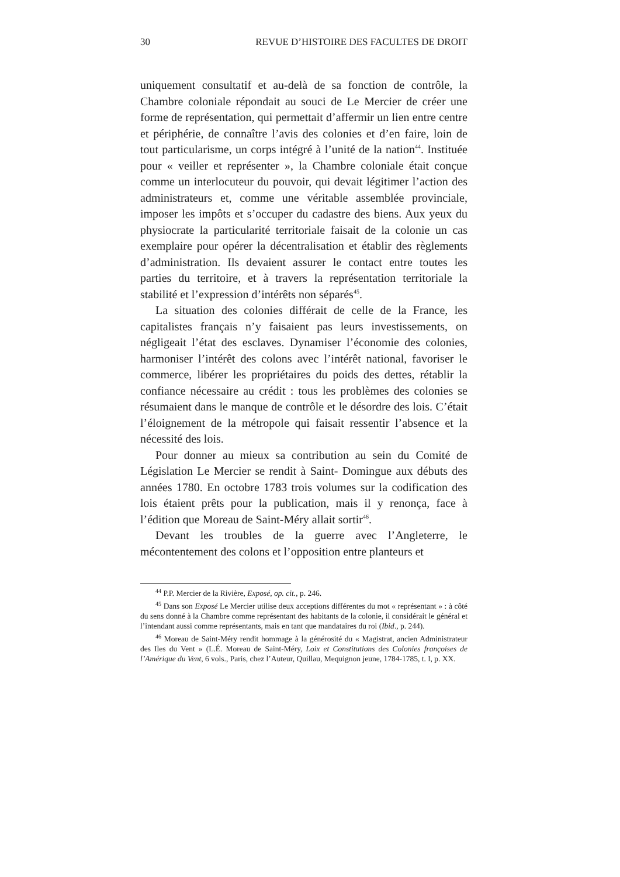30 REVUE D’HISTOIRE DES FACULTES DE DROIT
uniquement consultatif et au-delà de sa fonction de contrôle, la Chambre coloniale répondait au souci de Le Mercier de créer une forme de représentation, qui permettait d’affermir un lien entre centre et périphérie, de connaître l’avis des colonies et d’en faire, loin de tout particularisme, un corps intégré à l’unité de la nation<sup>44</sup>. Instituée pour « veiller et représenter », la Chambre coloniale était conçue comme un interlocuteur du pouvoir, qui devait légitimer l’action des administrateurs et, comme une véritable assemblée provinciale, imposer les impôts et s’occuper du cadastre des biens. Aux yeux du physiocrate la particularité territoriale faisait de la colonie un cas exemplaire pour opérer la décentralisation et établir des règlements d’administration. Ils devaient assurer le contact entre toutes les parties du territoire, et à travers la représentation territoriale la stabilité et l’expression d’intérêts non séparés<sup>45</sup>.
La situation des colonies différait de celle de la France, les capitalistes français n’y faisaient pas leurs investissements, on négligeait l’état des esclaves. Dynamiser l’économie des colonies, harmoniser l’intérêt des colons avec l’intérêt national, favoriser le commerce, libérer les propriétaires du poids des dettes, rétablir la confiance nécessaire au crédit : tous les problèmes des colonies se résumaient dans le manque de contrôle et le désordre des lois. C’était l’éloignement de la métropole qui faisait ressentir l’absence et la nécessité des lois.
Pour donner au mieux sa contribution au sein du Comité de Législation Le Mercier se rendit à Saint- Domingue aux débuts des années 1780. En octobre 1783 trois volumes sur la codification des lois étaient prêts pour la publication, mais il y renonça, face à l’édition que Moreau de Saint-Méry allait sortir<sup>46</sup>.
Devant les troubles de la guerre avec l’Angleterre, le mécontentement des colons et l’opposition entre planteurs et
<sup>44</sup> P.P. Mercier de la Rivière, Exposé, op. cit., p. 246.
<sup>45</sup> Dans son Exposé Le Mercier utilise deux acceptions différentes du mot « représentant » : à côté du sens donné à la Chambre comme représentant des habitants de la colonie, il considérait le général et l’intendant aussi comme représentants, mais en tant que mandataires du roi (Ibid., p. 244).
<sup>46</sup> Moreau de Saint-Méry rendit hommage à la générosité du « Magistrat, ancien Administrateur des Iles du Vent » (L.É. Moreau de Saint-Méry, Loix et Constitutions des Colonies françoises de l’Amérique du Vent, 6 vols., Paris, chez l’Auteur, Quillau, Mequignon jeune, 1784-1785, t. I, p. XX.